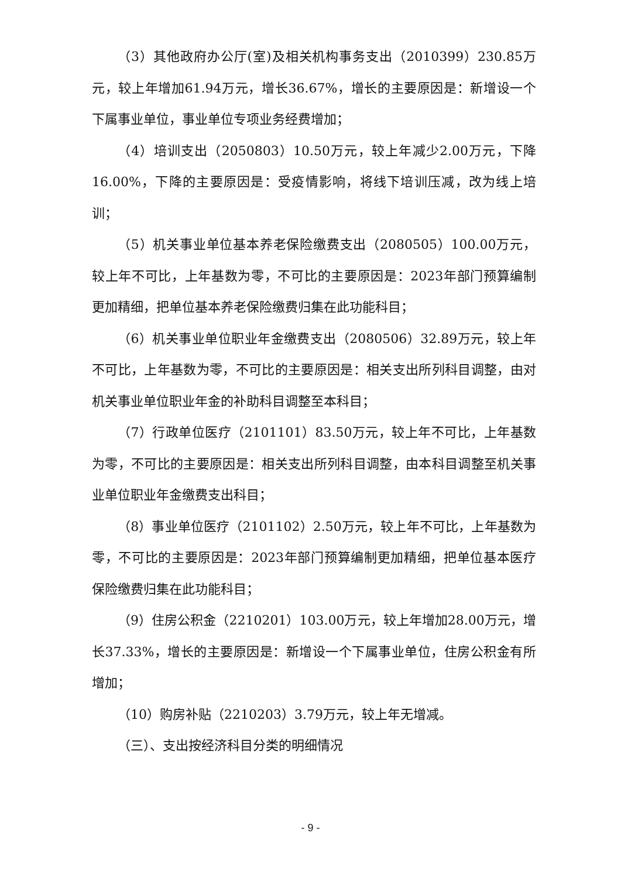（3）其他政府办公厅(室)及相关机构事务支出（2010399）230.85万元，较上年增加61.94万元，增长36.67%，增长的主要原因是：新增设一个下属事业单位，事业单位专项业务经费增加；
（4）培训支出（2050803）10.50万元，较上年减少2.00万元，下降16.00%，下降的主要原因是：受疫情影响，将线下培训压减，改为线上培训；
（5）机关事业单位基本养老保险缴费支出（2080505）100.00万元，较上年不可比，上年基数为零，不可比的主要原因是：2023年部门预算编制更加精细，把单位基本养老保险缴费归集在此功能科目；
（6）机关事业单位职业年金缴费支出（2080506）32.89万元，较上年不可比，上年基数为零，不可比的主要原因是：相关支出所列科目调整，由对机关事业单位职业年金的补助科目调整至本科目；
（7）行政单位医疗（2101101）83.50万元，较上年不可比，上年基数为零，不可比的主要原因是：相关支出所列科目调整，由本科目调整至机关事业单位职业年金缴费支出科目；
（8）事业单位医疗（2101102）2.50万元，较上年不可比，上年基数为零，不可比的主要原因是：2023年部门预算编制更加精细，把单位基本医疗保险缴费归集在此功能科目；
（9）住房公积金（2210201）103.00万元，较上年增加28.00万元，增长37.33%，增长的主要原因是：新增设一个下属事业单位，住房公积金有所增加；
（10）购房补贴（2210203）3.79万元，较上年无增减。
（三）、支出按经济科目分类的明细情况
- 9 -